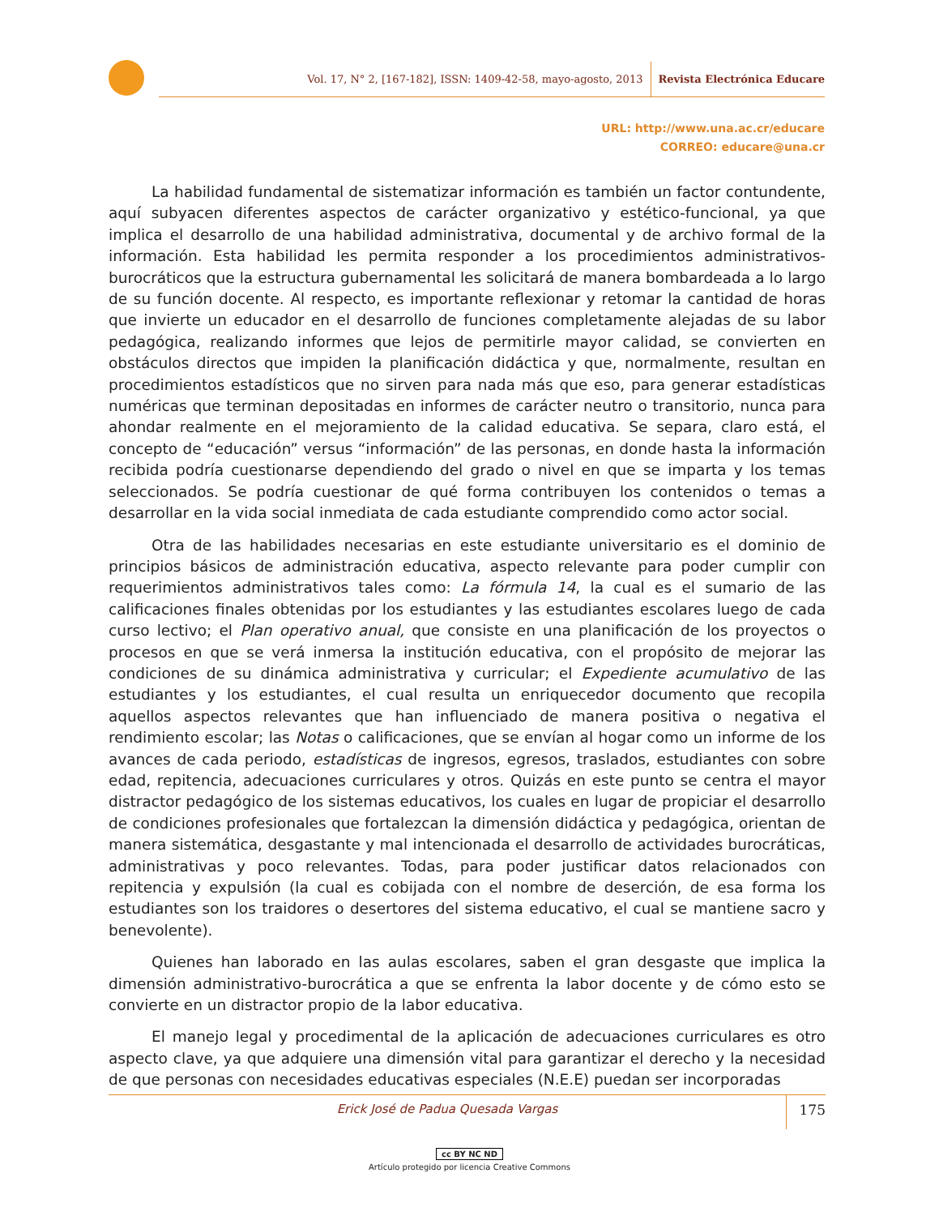Vol. 17, N° 2, [167-182], ISSN: 1409-42-58, mayo-agosto, 2013 Revista Electrónica Educare
URL: http://www.una.ac.cr/educare
CORREO: educare@una.cr
La habilidad fundamental de sistematizar información es también un factor contundente, aquí subyacen diferentes aspectos de carácter organizativo y estético-funcional, ya que implica el desarrollo de una habilidad administrativa, documental y de archivo formal de la información. Esta habilidad les permita responder a los procedimientos administrativos-burocráticos que la estructura gubernamental les solicitará de manera bombardeada a lo largo de su función docente. Al respecto, es importante reflexionar y retomar la cantidad de horas que invierte un educador en el desarrollo de funciones completamente alejadas de su labor pedagógica, realizando informes que lejos de permitirle mayor calidad, se convierten en obstáculos directos que impiden la planificación didáctica y que, normalmente, resultan en procedimientos estadísticos que no sirven para nada más que eso, para generar estadísticas numéricas que terminan depositadas en informes de carácter neutro o transitorio, nunca para ahondar realmente en el mejoramiento de la calidad educativa. Se separa, claro está, el concepto de “educación” versus “información” de las personas, en donde hasta la información recibida podría cuestionarse dependiendo del grado o nivel en que se imparta y los temas seleccionados. Se podría cuestionar de qué forma contribuyen los contenidos o temas a desarrollar en la vida social inmediata de cada estudiante comprendido como actor social.
Otra de las habilidades necesarias en este estudiante universitario es el dominio de principios básicos de administración educativa, aspecto relevante para poder cumplir con requerimientos administrativos tales como: La fórmula 14, la cual es el sumario de las calificaciones finales obtenidas por los estudiantes y las estudiantes escolares luego de cada curso lectivo; el Plan operativo anual, que consiste en una planificación de los proyectos o procesos en que se verá inmersa la institución educativa, con el propósito de mejorar las condiciones de su dinámica administrativa y curricular; el Expediente acumulativo de las estudiantes y los estudiantes, el cual resulta un enriquecedor documento que recopila aquellos aspectos relevantes que han influenciado de manera positiva o negativa el rendimiento escolar; las Notas o calificaciones, que se envían al hogar como un informe de los avances de cada periodo, estadísticas de ingresos, egresos, traslados, estudiantes con sobre edad, repitencia, adecuaciones curriculares y otros. Quizás en este punto se centra el mayor distractor pedagógico de los sistemas educativos, los cuales en lugar de propiciar el desarrollo de condiciones profesionales que fortalezcan la dimensión didáctica y pedagógica, orientan de manera sistemática, desgastante y mal intencionada el desarrollo de actividades burocráticas, administrativas y poco relevantes. Todas, para poder justificar datos relacionados con repitencia y expulsión (la cual es cobijada con el nombre de deserción, de esa forma los estudiantes son los traidores o desertores del sistema educativo, el cual se mantiene sacro y benevolente).
Quienes han laborado en las aulas escolares, saben el gran desgaste que implica la dimensión administrativo-burocrática a que se enfrenta la labor docente y de cómo esto se convierte en un distractor propio de la labor educativa.
El manejo legal y procedimental de la aplicación de adecuaciones curriculares es otro aspecto clave, ya que adquiere una dimensión vital para garantizar el derecho y la necesidad de que personas con necesidades educativas especiales (N.E.E) puedan ser incorporadas
Erick José de Padua Quesada Vargas
175
cc BY NC ND
Artículo protegido por licencia Creative Commons